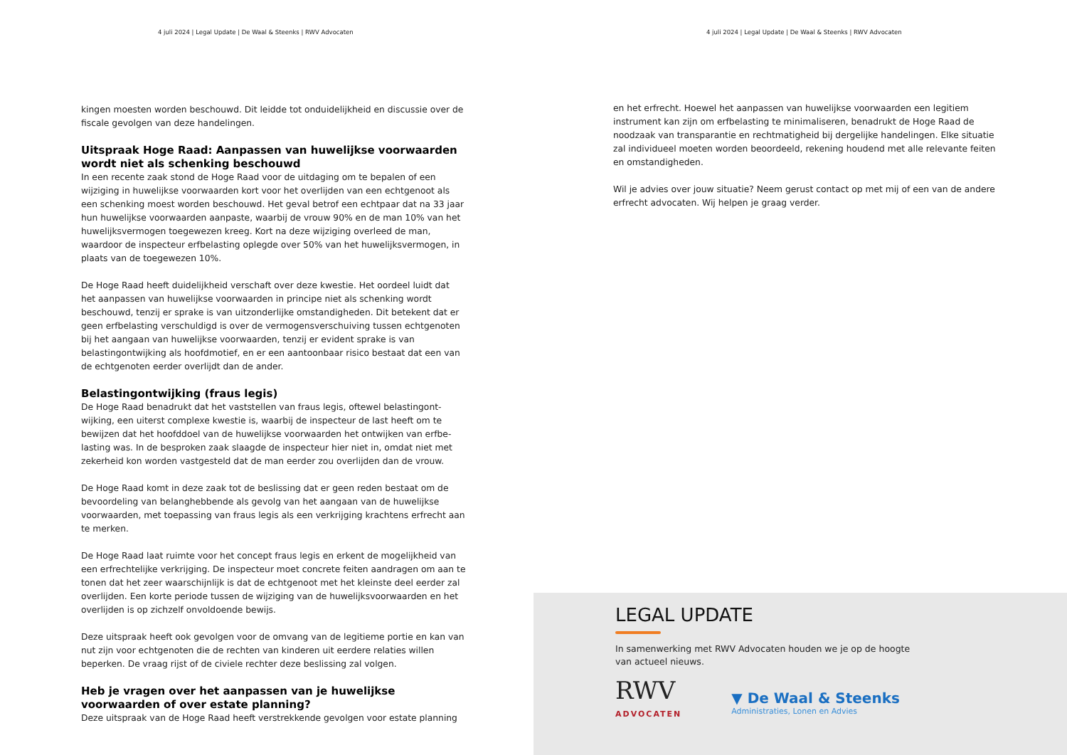4 juli 2024 | Legal Update | De Waal & Steenks | RWV Advocaten
kingen moesten worden beschouwd. Dit leidde tot onduidelijkheid en discussie over de fiscale gevolgen van deze handelingen.
Uitspraak Hoge Raad: Aanpassen van huwelijkse voorwaarden wordt niet als schenking beschouwd
In een recente zaak stond de Hoge Raad voor de uitdaging om te bepalen of een wijziging in huwelijkse voorwaarden kort voor het overlijden van een echtgenoot als een schenking moest worden beschouwd. Het geval betrof een echtpaar dat na 33 jaar hun huwelijkse voorwaarden aanpaste, waarbij de vrouw 90% en de man 10% van het huwelijksvermogen toegewezen kreeg. Kort na deze wijziging overleed de man, waardoor de inspecteur erfbelasting oplegde over 50% van het huwelijksvermogen, in plaats van de toegewezen 10%.
De Hoge Raad heeft duidelijkheid verschaft over deze kwestie. Het oordeel luidt dat het aanpassen van huwelijkse voorwaarden in principe niet als schenking wordt beschouwd, tenzij er sprake is van uitzonderlijke omstandigheden. Dit betekent dat er geen erfbelasting verschuldigd is over de vermogensverschuiving tussen echtge­noten bij het aangaan van huwelijkse voorwaarden, tenzij er evident sprake is van belastingontwijking als hoofdmotief, en er een aantoonbaar risico bestaat dat een van de echtgenoten eerder overlijdt dan de ander.
Belastingontwijking (fraus legis)
De Hoge Raad benadrukt dat het vaststellen van fraus legis, oftewel belastingont­wijking, een uiterst complexe kwestie is, waarbij de inspecteur de last heeft om te bewijzen dat het hoofddoel van de huwelijkse voorwaarden het ontwijken van erfbe­lasting was. In de besproken zaak slaagde de inspecteur hier niet in, omdat niet met zekerheid kon worden vastgesteld dat de man eerder zou overlijden dan de vrouw.
De Hoge Raad komt in deze zaak tot de beslissing dat er geen reden bestaat om de bevoordeling van belanghebbende als gevolg van het aangaan van de huwelijkse voorwaarden, met toepassing van fraus legis als een verkrijging krachtens erfrecht aan te merken.
De Hoge Raad laat ruimte voor het concept fraus legis en erkent de mogelijkheid van een erfrechtelijke verkrijging. De inspecteur moet concrete feiten aandragen om aan te tonen dat het zeer waarschijnlijk is dat de echtgenoot met het kleinste deel eerder zal overlijden. Een korte periode tussen de wijziging van de huwelijksvoorwaarden en het overlijden is op zichzelf onvoldoende bewijs.
Deze uitspraak heeft ook gevolgen voor de omvang van de legitieme portie en kan van nut zijn voor echtgenoten die de rechten van kinderen uit eerdere relaties willen beperken. De vraag rijst of de civiele rechter deze beslissing zal volgen.
Heb je vragen over het aanpassen van je huwelijkse voorwaarden of over estate planning?
Deze uitspraak van de Hoge Raad heeft verstrekkende gevolgen voor estate planning
4 juli 2024 | Legal Update | De Waal & Steenks | RWV Advocaten
en het erfrecht. Hoewel het aanpassen van huwelijkse voorwaarden een legitiem instrument kan zijn om erfbelasting te minimaliseren, benadrukt de Hoge Raad de noodzaak van transparantie en rechtmatigheid bij dergelijke handelingen. Elke situa­tie zal individueel moeten worden beoordeeld, rekening houdend met alle relevante feiten en omstandigheden.
Wil je advies over jouw situatie? Neem gerust contact op met mij of een van de ande­re erfrecht advocaten. Wij helpen je graag verder.
LEGAL UPDATE
In samenwerking met RWV Advocaten houden we je op de hoogte van actueel nieuws.
RWV
ADVOCATEN
▼ De Waal & Steenks
Administraties, Lonen en Advies